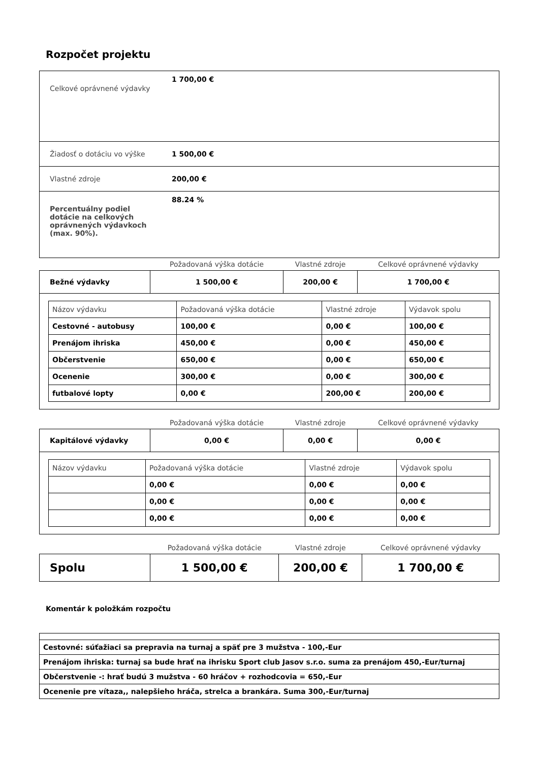Rozpočet projektu
| Celkové oprávnené výdavky | 1 700,00 € |
| Žiadosť o dotáciu vo výške | 1 500,00 € |
| Vlastné zdroje | 200,00 € |
| Percentuálny podiel dotácie na celkových oprávnených výdavkoch (max. 90%). | 88.24 % |
| | Požadovaná výška dotácie | Vlastné zdroje | Celkové oprávnené výdavky |
| Bežné výdavky | 1 500,00 € | 200,00 € | 1 700,00 € |
| Názov výdavku | Požadovaná výška dotácie | Vlastné zdroje | Výdavok spolu |
| Cestovné - autobusy | 100,00 € | 0,00 € | 100,00 € |
| Prenájom ihriska | 450,00 € | 0,00 € | 450,00 € |
| Občerstvenie | 650,00 € | 0,00 € | 650,00 € |
| Ocenenie | 300,00 € | 0,00 € | 300,00 € |
| futbalové lopty | 0,00 € | 200,00 € | 200,00 € |
| | Požadovaná výška dotácie | Vlastné zdroje | Celkové oprávnené výdavky |
| Kapitálové výdavky | 0,00 € | 0,00 € | 0,00 € |
| Názov výdavku | Požadovaná výška dotácie | Vlastné zdroje | Výdavok spolu |
| | 0,00 € | 0,00 € | 0,00 € |
| | 0,00 € | 0,00 € | 0,00 € |
| | 0,00 € | 0,00 € | 0,00 € |
| | Požadovaná výška dotácie | Vlastné zdroje | Celkové oprávnené výdavky |
| Spolu | 1 500,00 € | 200,00 € | 1 700,00 € |
Komentár k položkám rozpočtu
| Cestovné: súťažiaci sa prepravia na turnaj a späť pre 3 mužstva - 100,-Eur |
| Prenájom ihriska: turnaj sa bude hrať na ihrisku Sport club Jasov s.r.o. suma za prenájom 450,-Eur/turnaj |
| Občerstvenie -: hrať budú 3 mužstva - 60 hráčov + rozhodcovia = 650,-Eur |
| Ocenenie pre vítaza,, nalepšieho hráča, strelca a brankára. Suma 300,-Eur/turnaj |